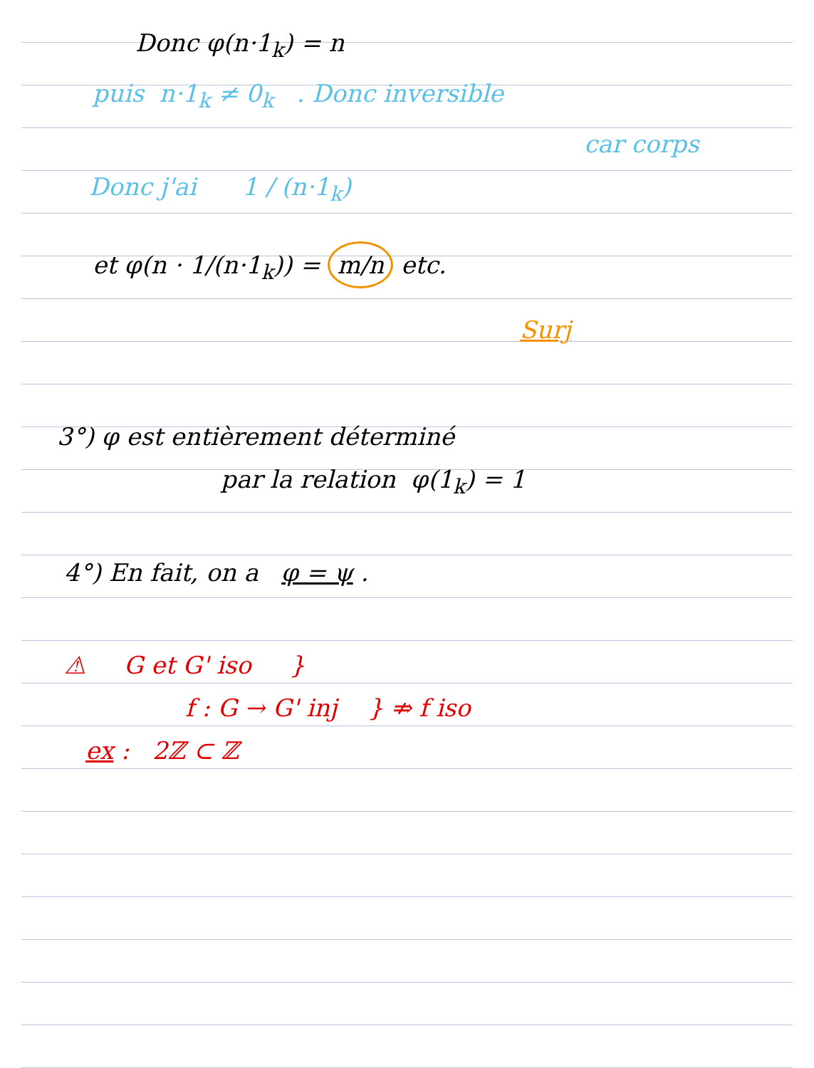Donc φ(n·1<sub>k</sub>) = n
puis n·1<sub>k</sub> ≠ 0<sub>k</sub> . Donc inversible
car corps
Donc j'ai 1 / (n·1<sub>k</sub>)
et φ(n · 1/(n·1<sub>k</sub>)) = m/n etc.
Surj
3°) φ est entièrement déterminé
par la relation φ(1<sub>k</sub>) = 1
4°) En fait, on a φ = ψ .
⚠ G et G' iso }
f : G → G' inj } ⇏ f iso
ex : 2ℤ ⊂ ℤ